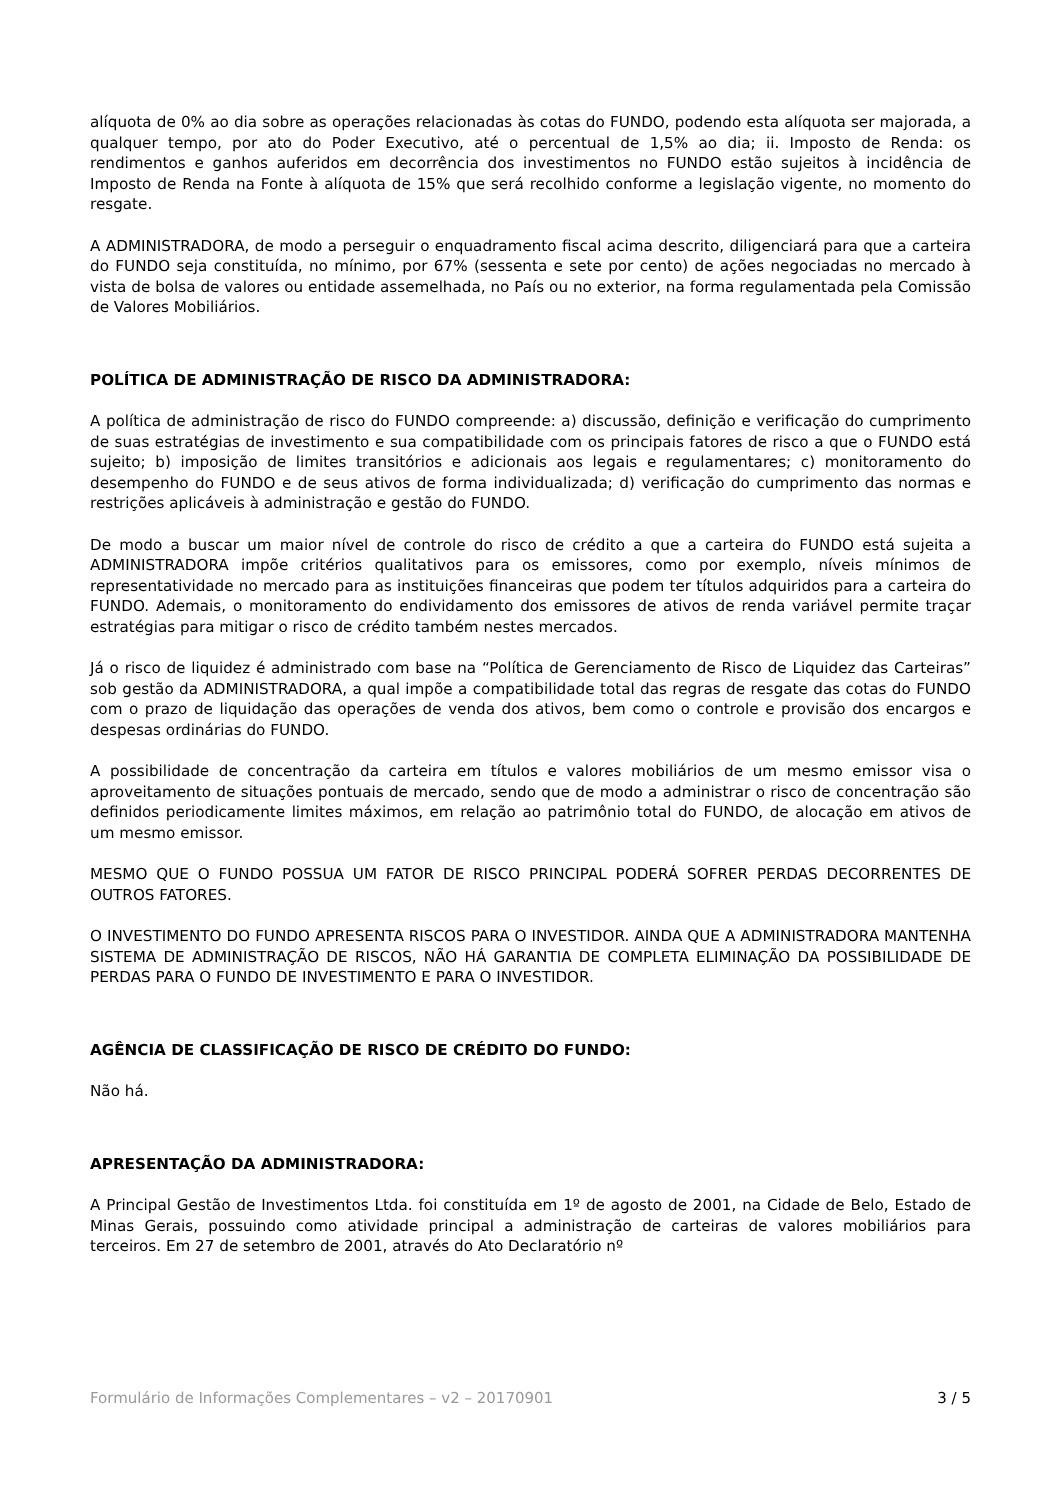alíquota de 0% ao dia sobre as operações relacionadas às cotas do FUNDO, podendo esta alíquota ser majorada, a qualquer tempo, por ato do Poder Executivo, até o percentual de 1,5% ao dia; ii. Imposto de Renda: os rendimentos e ganhos auferidos em decorrência dos investimentos no FUNDO estão sujeitos à incidência de Imposto de Renda na Fonte à alíquota de 15% que será recolhido conforme a legislação vigente, no momento do resgate.
A ADMINISTRADORA, de modo a perseguir o enquadramento fiscal acima descrito, diligenciará para que a carteira do FUNDO seja constituída, no mínimo, por 67% (sessenta e sete por cento) de ações negociadas no mercado à vista de bolsa de valores ou entidade assemelhada, no País ou no exterior, na forma regulamentada pela Comissão de Valores Mobiliários.
POLÍTICA DE ADMINISTRAÇÃO DE RISCO DA ADMINISTRADORA:
A política de administração de risco do FUNDO compreende: a) discussão, definição e verificação do cumprimento de suas estratégias de investimento e sua compatibilidade com os principais fatores de risco a que o FUNDO está sujeito; b) imposição de limites transitórios e adicionais aos legais e regulamentares; c) monitoramento do desempenho do FUNDO e de seus ativos de forma individualizada; d) verificação do cumprimento das normas e restrições aplicáveis à administração e gestão do FUNDO.
De modo a buscar um maior nível de controle do risco de crédito a que a carteira do FUNDO está sujeita a ADMINISTRADORA impõe critérios qualitativos para os emissores, como por exemplo, níveis mínimos de representatividade no mercado para as instituições financeiras que podem ter títulos adquiridos para a carteira do FUNDO. Ademais, o monitoramento do endividamento dos emissores de ativos de renda variável permite traçar estratégias para mitigar o risco de crédito também nestes mercados.
Já o risco de liquidez é administrado com base na “Política de Gerenciamento de Risco de Liquidez das Carteiras” sob gestão da ADMINISTRADORA, a qual impõe a compatibilidade total das regras de resgate das cotas do FUNDO com o prazo de liquidação das operações de venda dos ativos, bem como o controle e provisão dos encargos e despesas ordinárias do FUNDO.
A possibilidade de concentração da carteira em títulos e valores mobiliários de um mesmo emissor visa o aproveitamento de situações pontuais de mercado, sendo que de modo a administrar o risco de concentração são definidos periodicamente limites máximos, em relação ao patrimônio total do FUNDO, de alocação em ativos de um mesmo emissor.
MESMO QUE O FUNDO POSSUA UM FATOR DE RISCO PRINCIPAL PODERÁ SOFRER PERDAS DECORRENTES DE OUTROS FATORES.
O INVESTIMENTO DO FUNDO APRESENTA RISCOS PARA O INVESTIDOR. AINDA QUE A ADMINISTRADORA MANTENHA SISTEMA DE ADMINISTRAÇÃO DE RISCOS, NÃO HÁ GARANTIA DE COMPLETA ELIMINAÇÃO DA POSSIBILIDADE DE PERDAS PARA O FUNDO DE INVESTIMENTO E PARA O INVESTIDOR.
AGÊNCIA DE CLASSIFICAÇÃO DE RISCO DE CRÉDITO DO FUNDO:
Não há.
APRESENTAÇÃO DA ADMINISTRADORA:
A Principal Gestão de Investimentos Ltda. foi constituída em 1º de agosto de 2001, na Cidade de Belo, Estado de Minas Gerais, possuindo como atividade principal a administração de carteiras de valores mobiliários para terceiros. Em 27 de setembro de 2001, através do Ato Declaratório nº
Formulário de Informações Complementares – v2 – 20170901 3 / 5